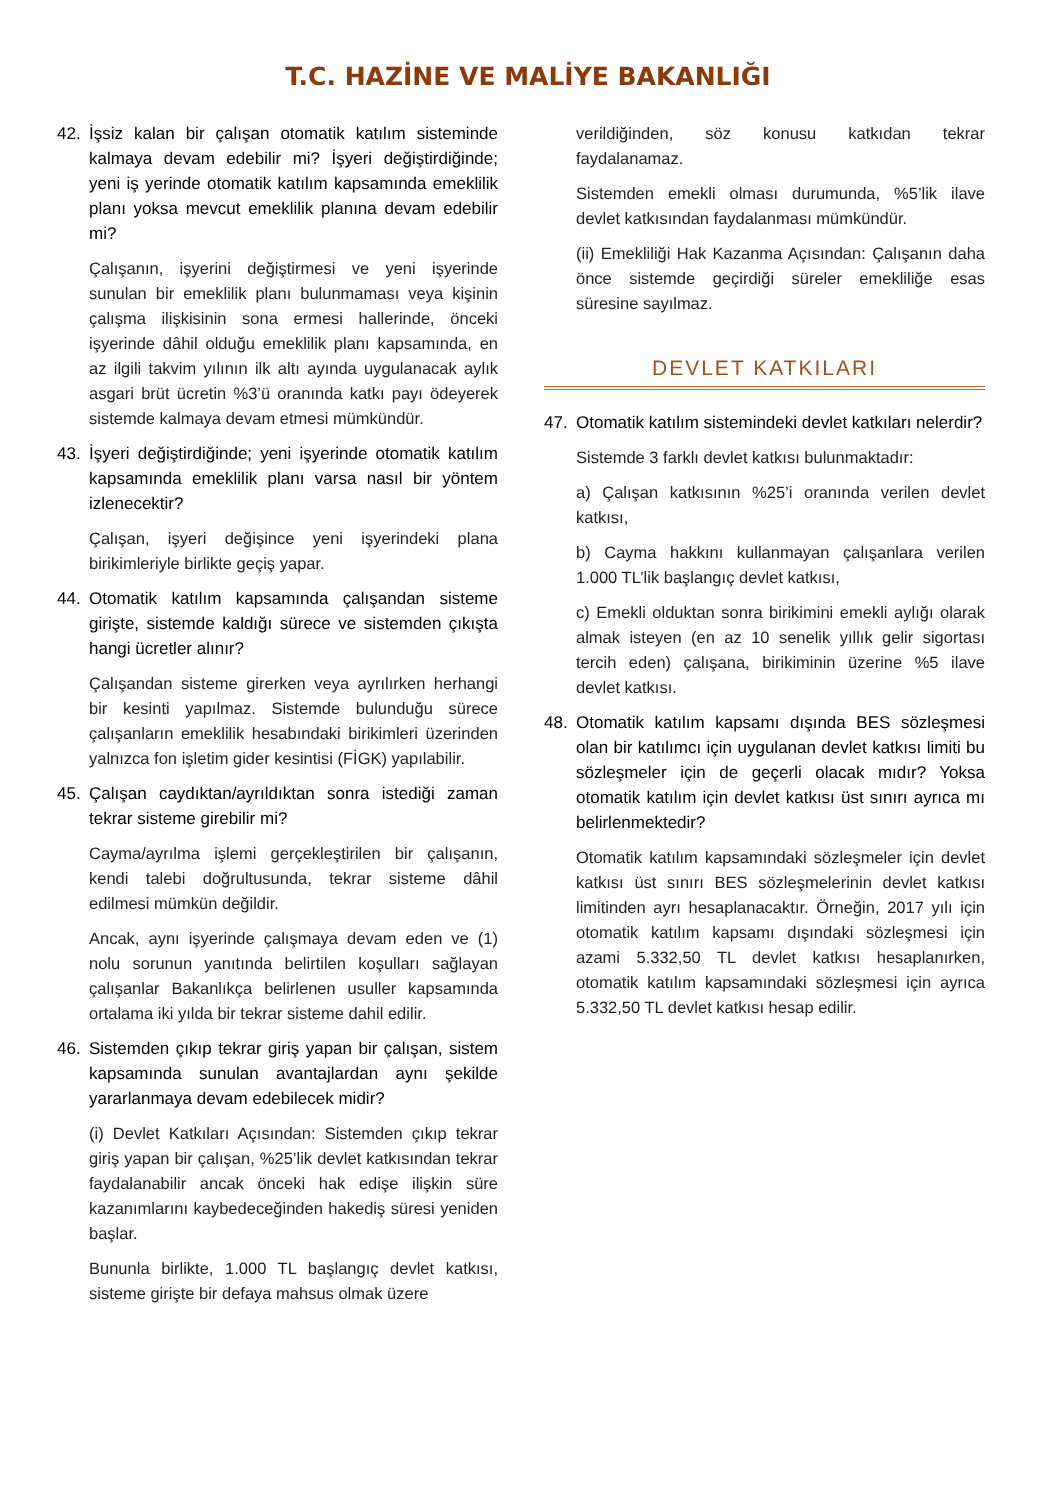T.C. HAZİNE VE MALİYE BAKANLIĞI
42. İşsiz kalan bir çalışan otomatik katılım sisteminde kalmaya devam edebilir mi? İşyeri değiştirdiğinde; yeni iş yerinde otomatik katılım kapsamında emeklilik planı yoksa mevcut emeklilik planına devam edebilir mi?
Çalışanın, işyerini değiştirmesi ve yeni işyerinde sunulan bir emeklilik planı bulunmaması veya kişinin çalışma ilişkisinin sona ermesi hallerinde, önceki işyerinde dâhil olduğu emeklilik planı kapsamında, en az ilgili takvim yılının ilk altı ayında uygulanacak aylık asgari brüt ücretin %3’ü oranında katkı payı ödeyerek sistemde kalmaya devam etmesi mümkündür.
43. İşyeri değiştirdiğinde; yeni işyerinde otomatik katılım kapsamında emeklilik planı varsa nasıl bir yöntem izlenecektir?
Çalışan, işyeri değişince yeni işyerindeki plana birikimleriyle birlikte geçiş yapar.
44. Otomatik katılım kapsamında çalışandan sisteme girişte, sistemde kaldığı sürece ve sistemden çıkışta hangi ücretler alınır?
Çalışandan sisteme girerken veya ayrılırken herhangi bir kesinti yapılmaz. Sistemde bulunduğu sürece çalışanların emeklilik hesabındaki birikimleri üzerinden yalnızca fon işletim gider kesintisi (FİGK) yapılabilir.
45. Çalışan caydıktan/ayrıldıktan sonra istediği zaman tekrar sisteme girebilir mi?
Cayma/ayrılma işlemi gerçekleştirilen bir çalışanın, kendi talebi doğrultusunda, tekrar sisteme dâhil edilmesi mümkün değildir.
Ancak, aynı işyerinde çalışmaya devam eden ve (1) nolu sorunun yanıtında belirtilen koşulları sağlayan çalışanlar Bakanlıkça belirlenen usuller kapsamında ortalama iki yılda bir tekrar sisteme dahil edilir.
46. Sistemden çıkıp tekrar giriş yapan bir çalışan, sistem kapsamında sunulan avantajlardan aynı şekilde yararlanmaya devam edebilecek midir?
(i) Devlet Katkıları Açısından: Sistemden çıkıp tekrar giriş yapan bir çalışan, %25’lik devlet katkısından tekrar faydalanabilir ancak önceki hak edişe ilişkin süre kazanımlarını kaybedeceğinden hakediş süresi yeniden başlar.
Bununla birlikte, 1.000 TL başlangıç devlet katkısı, sisteme girişte bir defaya mahsus olmak üzere
verildiğinden, söz konusu katkıdan tekrar faydalanamaz.
Sistemden emekli olması durumunda, %5’lik ilave devlet katkısından faydalanması mümkündür.
(ii) Emekliliği Hak Kazanma Açısından: Çalışanın daha önce sistemde geçirdiği süreler emekliliğe esas süresine sayılmaz.
DEVLET KATKILARI
47. Otomatik katılım sistemindeki devlet katkıları nelerdir?
Sistemde 3 farklı devlet katkısı bulunmaktadır:
a) Çalışan katkısının %25’i oranında verilen devlet katkısı,
b) Cayma hakkını kullanmayan çalışanlara verilen 1.000 TL’lik başlangıç devlet katkısı,
c) Emekli olduktan sonra birikimini emekli aylığı olarak almak isteyen (en az 10 senelik yıllık gelir sigortası tercih eden) çalışana, birikiminin üzerine %5 ilave devlet katkısı.
48. Otomatik katılım kapsamı dışında BES sözleşmesi olan bir katılımcı için uygulanan devlet katkısı limiti bu sözleşmeler için de geçerli olacak mıdır? Yoksa otomatik katılım için devlet katkısı üst sınırı ayrıca mı belirlenmektedir?
Otomatik katılım kapsamındaki sözleşmeler için devlet katkısı üst sınırı BES sözleşmelerinin devlet katkısı limitinden ayrı hesaplanacaktır. Örneğin, 2017 yılı için otomatik katılım kapsamı dışındaki sözleşmesi için azami 5.332,50 TL devlet katkısı hesaplanırken, otomatik katılım kapsamındaki sözleşmesi için ayrıca 5.332,50 TL devlet katkısı hesap edilir.